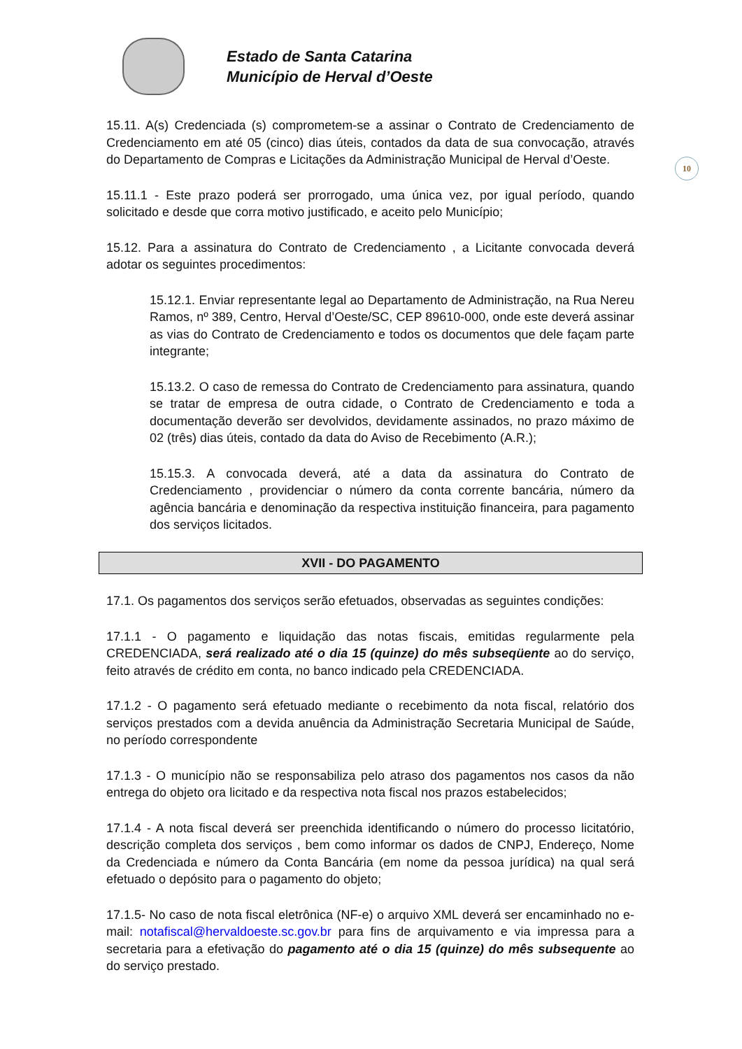Estado de Santa Catarina
Município de Herval d’Oeste
10
15.11. A(s) Credenciada (s) comprometem-se a assinar o Contrato de Credenciamento de Credenciamento em até 05 (cinco) dias úteis, contados da data de sua convocação, através do Departamento de Compras e Licitações da Administração Municipal de Herval d’Oeste.
15.11.1 - Este prazo poderá ser prorrogado, uma única vez, por igual período, quando solicitado e desde que corra motivo justificado, e aceito pelo Município;
15.12. Para a assinatura do Contrato de Credenciamento , a Licitante convocada deverá adotar os seguintes procedimentos:
15.12.1. Enviar representante legal ao Departamento de Administração, na Rua Nereu Ramos, nº 389, Centro, Herval d’Oeste/SC, CEP 89610-000, onde este deverá assinar as vias do Contrato de Credenciamento e todos os documentos que dele façam parte integrante;
15.13.2. O caso de remessa do Contrato de Credenciamento para assinatura, quando se tratar de empresa de outra cidade, o Contrato de Credenciamento e toda a documentação deverão ser devolvidos, devidamente assinados, no prazo máximo de 02 (três) dias úteis, contado da data do Aviso de Recebimento (A.R.);
15.15.3. A convocada deverá, até a data da assinatura do Contrato de Credenciamento , providenciar o número da conta corrente bancária, número da agência bancária e denominação da respectiva instituição financeira, para pagamento dos serviços licitados.
XVII - DO PAGAMENTO
17.1. Os pagamentos dos serviços serão efetuados, observadas as seguintes condições:
17.1.1 - O pagamento e liquidação das notas fiscais, emitidas regularmente pela CREDENCIADA, será realizado até o dia 15 (quinze) do mês subseqüente ao do serviço, feito através de crédito em conta, no banco indicado pela CREDENCIADA.
17.1.2 - O pagamento será efetuado mediante o recebimento da nota fiscal, relatório dos serviços prestados com a devida anuência da Administração Secretaria Municipal de Saúde, no período correspondente
17.1.3 - O município não se responsabiliza pelo atraso dos pagamentos nos casos da não entrega do objeto ora licitado e da respectiva nota fiscal nos prazos estabelecidos;
17.1.4 - A nota fiscal deverá ser preenchida identificando o número do processo licitatório, descrição completa dos serviços , bem como informar os dados de CNPJ, Endereço, Nome da Credenciada e número da Conta Bancária (em nome da pessoa jurídica) na qual será efetuado o depósito para o pagamento do objeto;
17.1.5- No caso de nota fiscal eletrônica (NF-e) o arquivo XML deverá ser encaminhado no e-mail: notafiscal@hervaldoeste.sc.gov.br para fins de arquivamento e via impressa para a secretaria para a efetivação do pagamento até o dia 15 (quinze) do mês subsequente ao do serviço prestado.